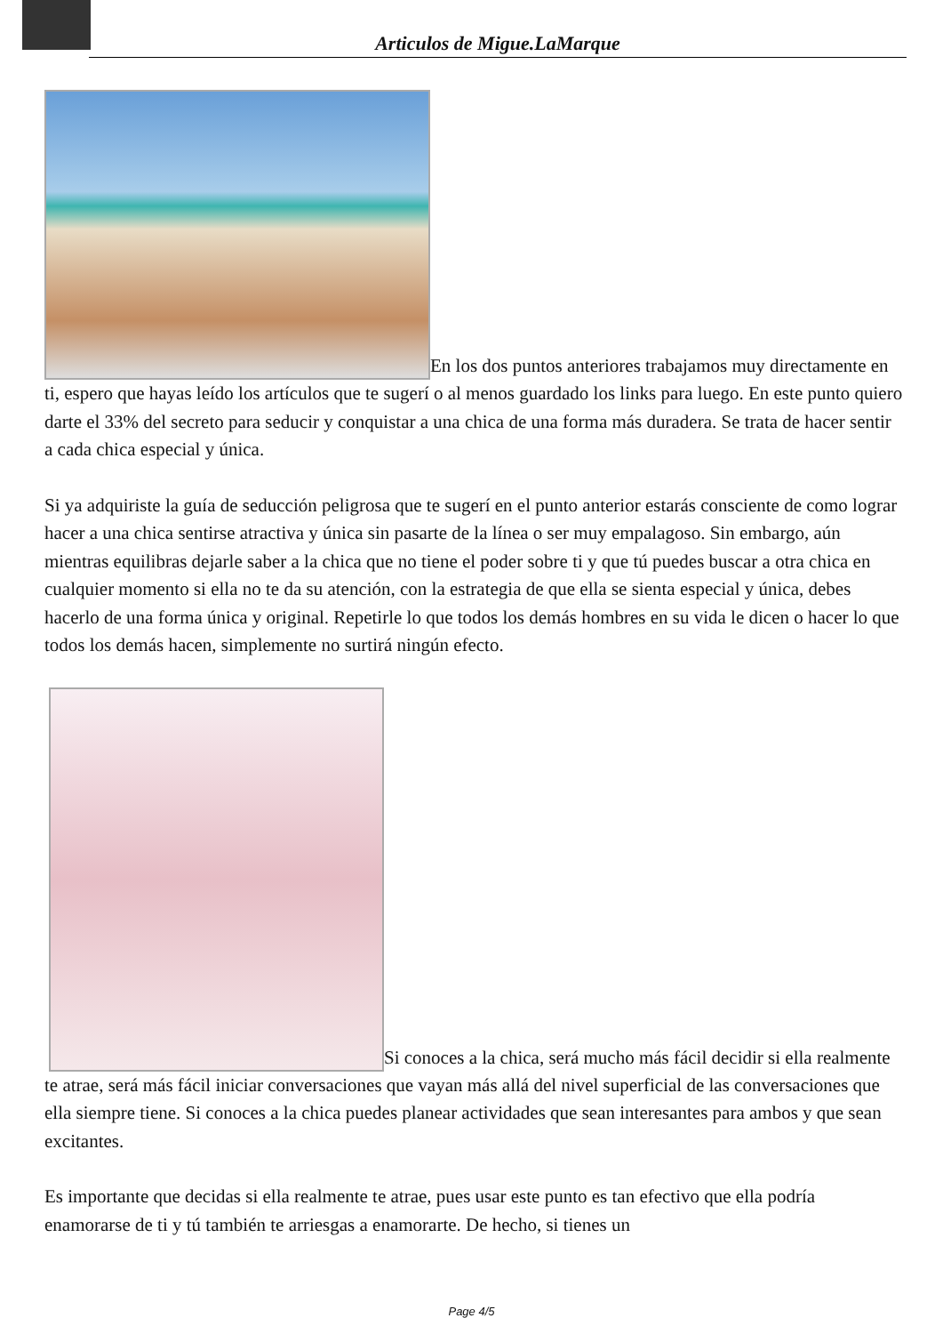Articulos de Migue.LaMarque
En los dos puntos anteriores trabajamos muy directamente en ti, espero que hayas leído los artículos que te sugerí o al menos guardado los links para luego. En este punto quiero darte el 33% del secreto para seducir y conquistar a una chica de una forma más duradera. Se trata de hacer sentir a cada chica especial y única.
Si ya adquiriste la guía de seducción peligrosa que te sugerí en el punto anterior estarás consciente de como lograr hacer a una chica sentirse atractiva y única sin pasarte de la línea o ser muy empalagoso. Sin embargo, aún mientras equilibras dejarle saber a la chica que no tiene el poder sobre ti y que tú puedes buscar a otra chica en cualquier momento si ella no te da su atención, con la estrategia de que ella se sienta especial y única, debes hacerlo de una forma única y original. Repetirle lo que todos los demás hombres en su vida le dicen o hacer lo que todos los demás hacen, simplemente no surtirá ningún efecto.
Si conoces a la chica, será mucho más fácil decidir si ella realmente te atrae, será más fácil iniciar conversaciones que vayan más allá del nivel superficial de las conversaciones que ella siempre tiene. Si conoces a la chica puedes planear actividades que sean interesantes para ambos y que sean excitantes.
Es importante que decidas si ella realmente te atrae, pues usar este punto es tan efectivo que ella podría enamorarse de ti y tú también te arriesgas a enamorarte. De hecho, si tienes un
Page 4/5